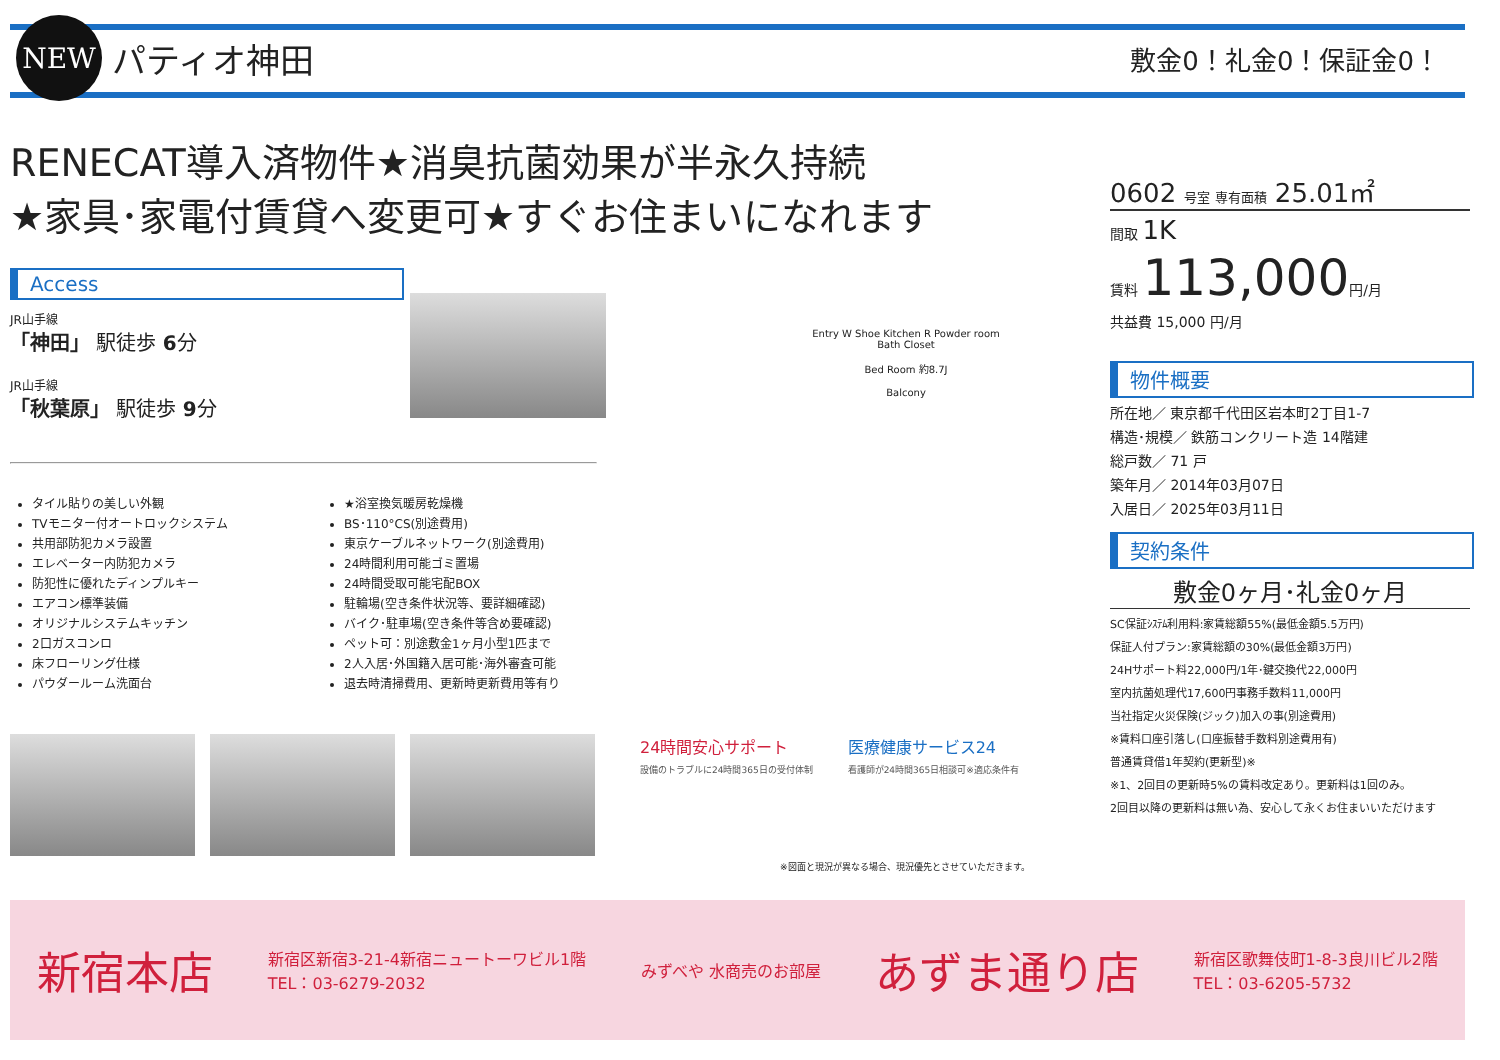NEW
パティオ神田
敷金0！礼金0！保証金0！
RENECAT導入済物件★消臭抗菌効果が半永久持続
★家具･家電付賃貸へ変更可★すぐお住まいになれます
Access
JR山手線
「神田」 駅徒歩 6分
JR山手線
「秋葉原」 駅徒歩 9分
Entry W Shoe Kitchen R Powder room Bath Closet
Bed Room 約8.7J
Balcony
タイル貼りの美しい外観
TVモニター付オートロックシステム
共用部防犯カメラ設置
エレベーター内防犯カメラ
防犯性に優れたディンプルキー
エアコン標準装備
オリジナルシステムキッチン
2口ガスコンロ
床フローリング仕様
パウダールーム洗面台
★浴室換気暖房乾燥機
BS･110°CS(別途費用)
東京ケーブルネットワーク(別途費用)
24時間利用可能ゴミ置場
24時間受取可能宅配BOX
駐輪場(空き条件状況等、要詳細確認)
バイク･駐車場(空き条件等含め要確認)
ペット可：別途敷金1ヶ月小型1匹まで
2人入居･外国籍入居可能･海外審査可能
退去時清掃費用、更新時更新費用等有り
24時間安心サポート
設備のトラブルに24時間365日の受付体制
医療健康サービス24
看護師が24時間365日相談可※適応条件有
※図面と現況が異なる場合、現況優先とさせていただきます。
0602 号室 専有面積 25.01㎡
間取 1K
賃料 113,000円/月
共益費 15,000 円/月
物件概要
所在地／ 東京都千代田区岩本町2丁目1-7
構造･規模／ 鉄筋コンクリート造 14階建
総戸数／ 71 戸
築年月／ 2014年03月07日
入居日／ 2025年03月11日
契約条件
敷金0ヶ月･礼金0ヶ月
SC保証ｼｽﾃﾑ利用料:家賃総額55%(最低金額5.5万円)
保証人付プラン:家賃総額の30%(最低金額3万円)
24Hサポート料22,000円/1年･鍵交換代22,000円
室内抗菌処理代17,600円事務手数料11,000円
当社指定火災保険(ジック)加入の事(別途費用)
※賃料口座引落し(口座振替手数料別途費用有)
普通賃貸借1年契約(更新型)※
※1、2回目の更新時5%の賃料改定あり。更新料は1回のみ。
2回目以降の更新料は無い為、安心して永くお住まいいただけます
新宿本店 新宿区新宿3-21-4新宿ニュートーワビル1階
TEL：03-6279-2032 みずべや 水商売のお部屋 あずま通り店 新宿区歌舞伎町1-8-3良川ビル2階
TEL：03-6205-5732